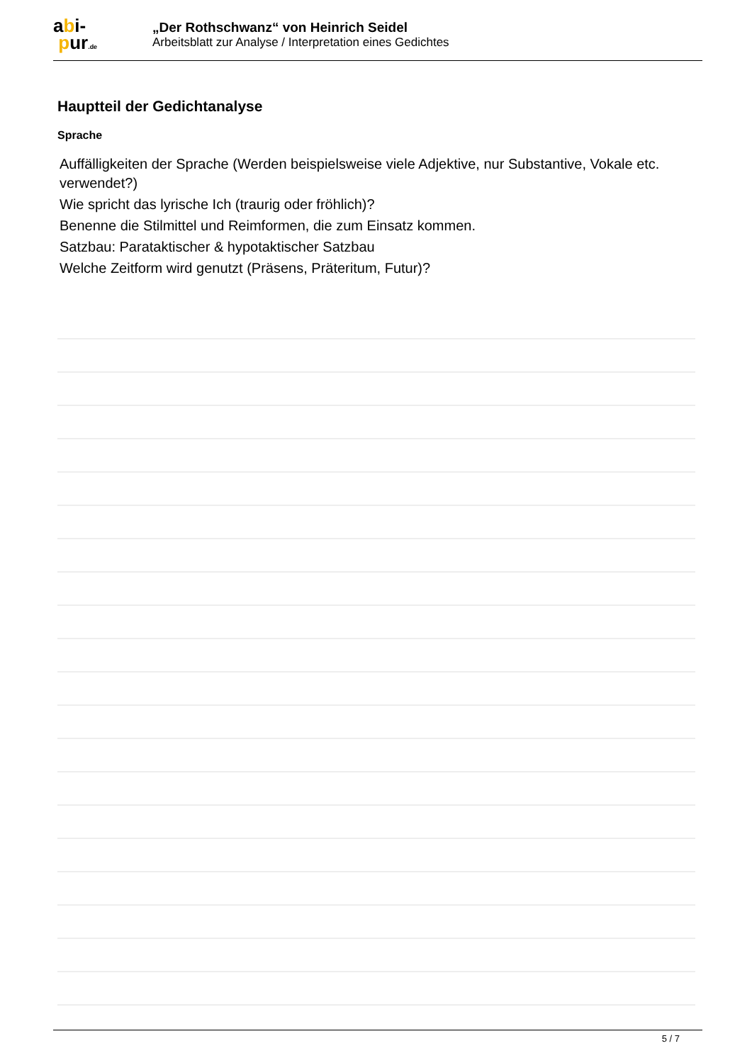abi-
pur.de
„Der Rothschwanz“ von Heinrich Seidel
Arbeitsblatt zur Analyse / Interpretation eines Gedichtes
Hauptteil der Gedichtanalyse
Sprache
Auffälligkeiten der Sprache (Werden beispielsweise viele Adjektive, nur Substantive, Vokale etc. verwendet?)
Wie spricht das lyrische Ich (traurig oder fröhlich)?
Benenne die Stilmittel und Reimformen, die zum Einsatz kommen.
Satzbau: Parataktischer & hypotaktischer Satzbau
Welche Zeitform wird genutzt (Präsens, Präteritum, Futur)?
5 / 7